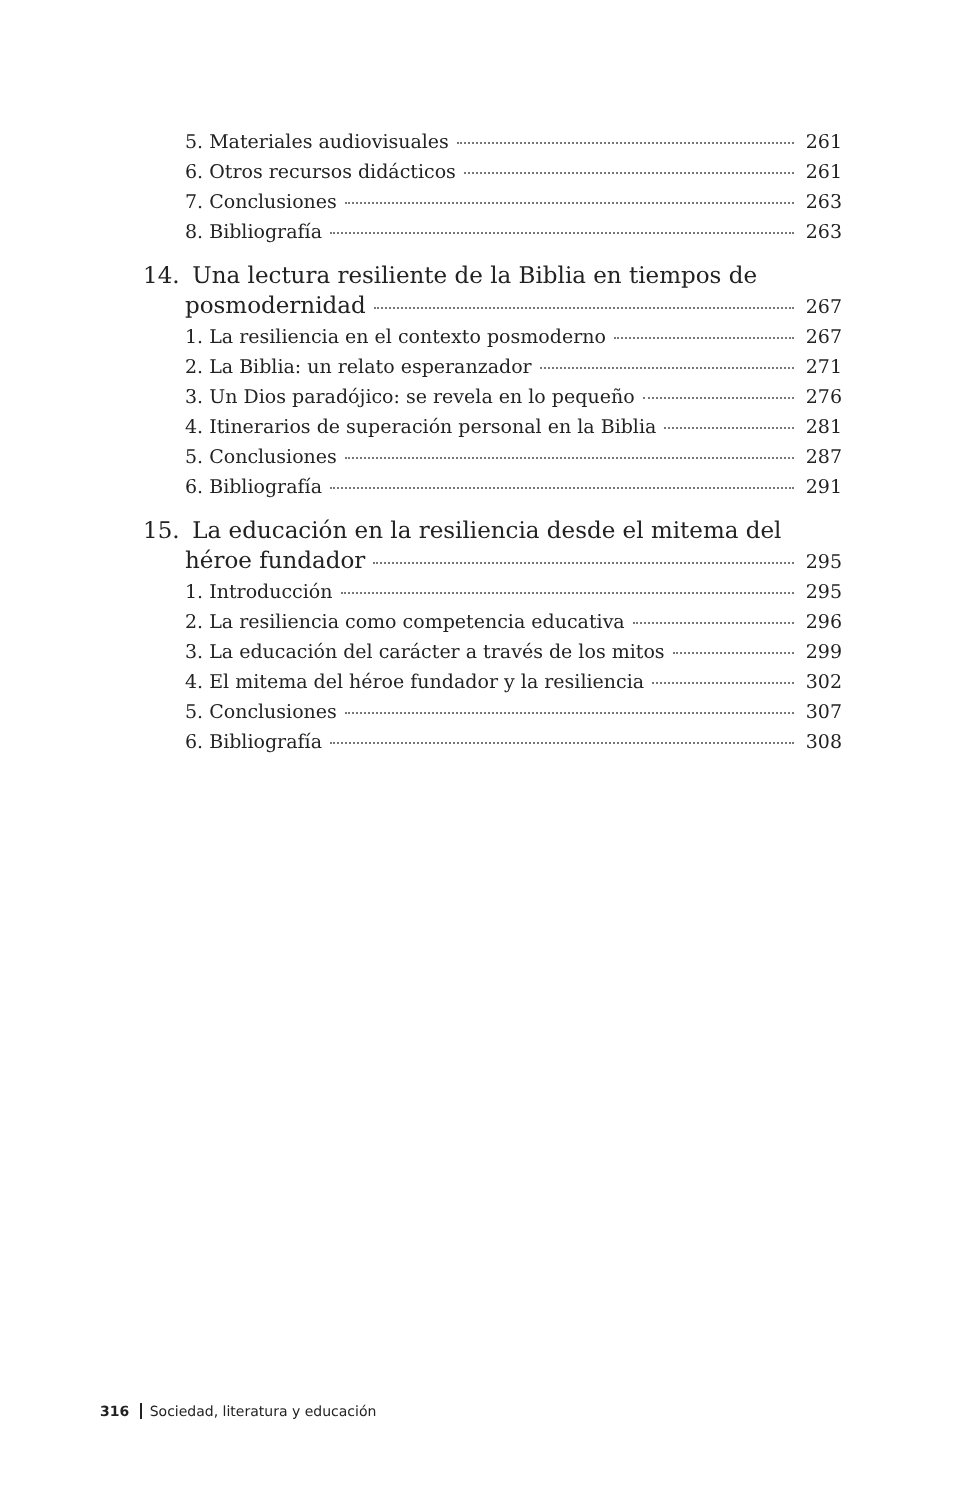5. Materiales audiovisuales 261
6. Otros recursos didácticos 261
7. Conclusiones 263
8. Bibliografía 263
14. Una lectura resiliente de la Biblia en tiempos de
posmodernidad 267
1. La resiliencia en el contexto posmoderno 267
2. La Biblia: un relato esperanzador 271
3. Un Dios paradójico: se revela en lo pequeño 276
4. Itinerarios de superación personal en la Biblia 281
5. Conclusiones 287
6. Bibliografía 291
15. La educación en la resiliencia desde el mitema del
héroe fundador 295
1. Introducción 295
2. La resiliencia como competencia educativa 296
3. La educación del carácter a través de los mitos 299
4. El mitema del héroe fundador y la resiliencia 302
5. Conclusiones 307
6. Bibliografía 308
316 Sociedad, literatura y educación